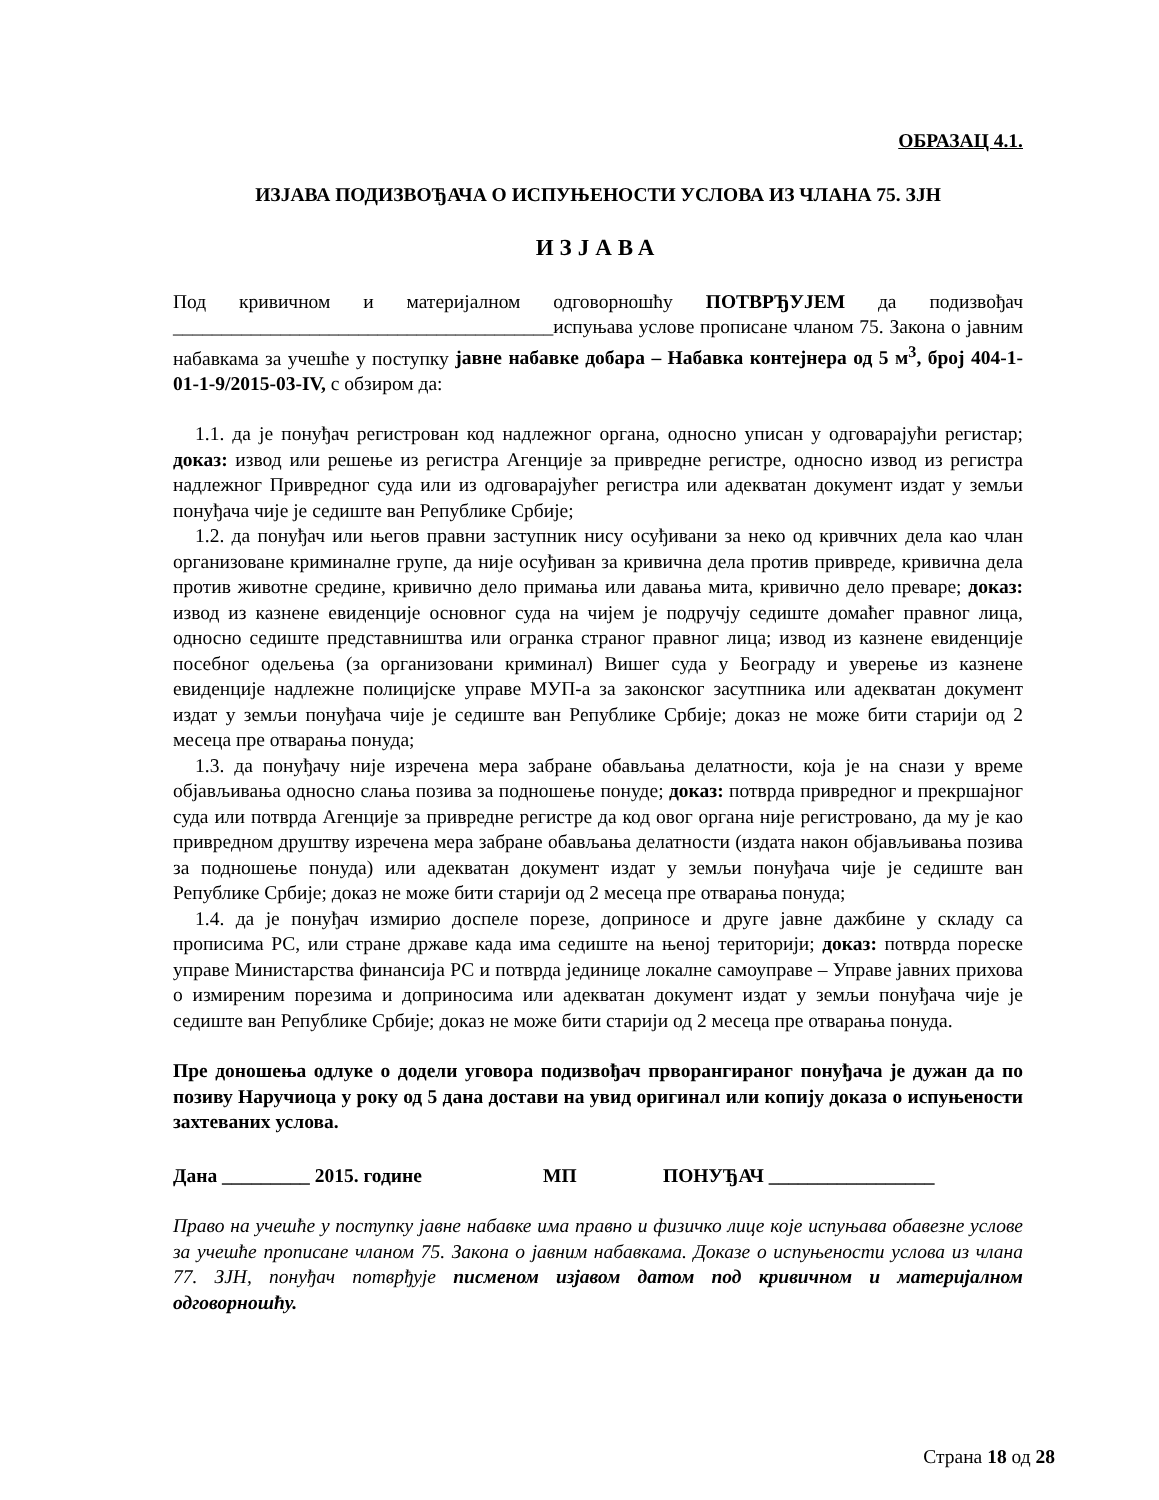ОБРАЗАЦ 4.1.
ИЗЈАВА ПОДИЗВОЂАЧА О ИСПУЊЕНОСТИ УСЛОВА ИЗ ЧЛАНА 75. ЗЈН
ИЗЈАВА
Под кривичном и материјалном одговорношћу ПОТВРЂУЈЕМ да подизвођач _______________________________________испуњава услове прописане чланом 75. Закона о јавним набавкама за учешће у поступку јавне набавке добара – Набавка контејнера од 5 м<sup>3</sup>, број 404-1-01-1-9/2015-03-IV, с обзиром да:
1.1. да је понуђач регистрован код надлежног органа, односно уписан у одговарајући регистар; доказ: извод или решење из регистра Агенције за привредне регистре, односно извод из регистра надлежног Привредног суда или из одговарајућег регистра или адекватан документ издат у земљи понуђача чије је седиште ван Републике Србије;
1.2. да понуђач или његов правни заступник нису осуђивани за неко од кривчних дела као члан организоване криминалне групе, да није осуђиван за кривична дела против привреде, кривична дела против животне средине, кривично дело примања или давања мита, кривично дело преваре; доказ: извод из казнене евиденције основног суда на чијем је подручју седиште домаћег правног лица, односно седиште представништва или огранка страног правног лица; извод из казнене евиденције посебног одељења (за организовани криминал) Вишег суда у Београду и уверење из казнене евиденције надлежне полицијске управе МУП-а за законског засутпника или адекватан документ издат у земљи понуђача чије је седиште ван Републике Србије; доказ не може бити старији од 2 месеца пре отварања понуда;
1.3. да понуђачу није изречена мера забране обављања делатности, која је на снази у време објављивања односно слања позива за подношење понуде; доказ: потврда привредног и прекршајног суда или потврда Агенције за привредне регистре да код овог органа није регистровано, да му је као привредном друштву изречена мера забране обављања делатности (издата након објављивања позива за подношење понуда) или адекватан документ издат у земљи понуђача чије је седиште ван Републике Србије; доказ не може бити старији од 2 месеца пре отварања понуда;
1.4. да је понуђач измирио доспеле порезе, доприносе и друге јавне дажбине у складу са прописима РС, или стране државе када има седиште на њеној територији; доказ: потврда пореске управе Министарства финансија РС и потврда јединице локалне самоуправе – Управе јавних прихова о измиреним порезима и доприносима или адекватан документ издат у земљи понуђача чије је седиште ван Републике Србије; доказ не може бити старији од 2 месеца пре отварања понуда.
Пре доношења одлуке о додели уговора подизвођач прворангираног понуђача је дужан да по позиву Наручиоца у року од 5 дана достави на увид оригинал или копију доказа о испуњености захтеваних услова.
Дана _________ 2015. године МП ПОНУЂАЧ _________________
Право на учешће у поступку јавне набавке има правно и физичко лице које испуњава обавезне услове за учешће прописане чланом 75. Закона о јавним набавкама. Доказе о испуњености услова из члана 77. ЗЈН, понуђач потврђује писменом изјавом датом под кривичном и материјалном одговорношћу.
Страна 18 од 28